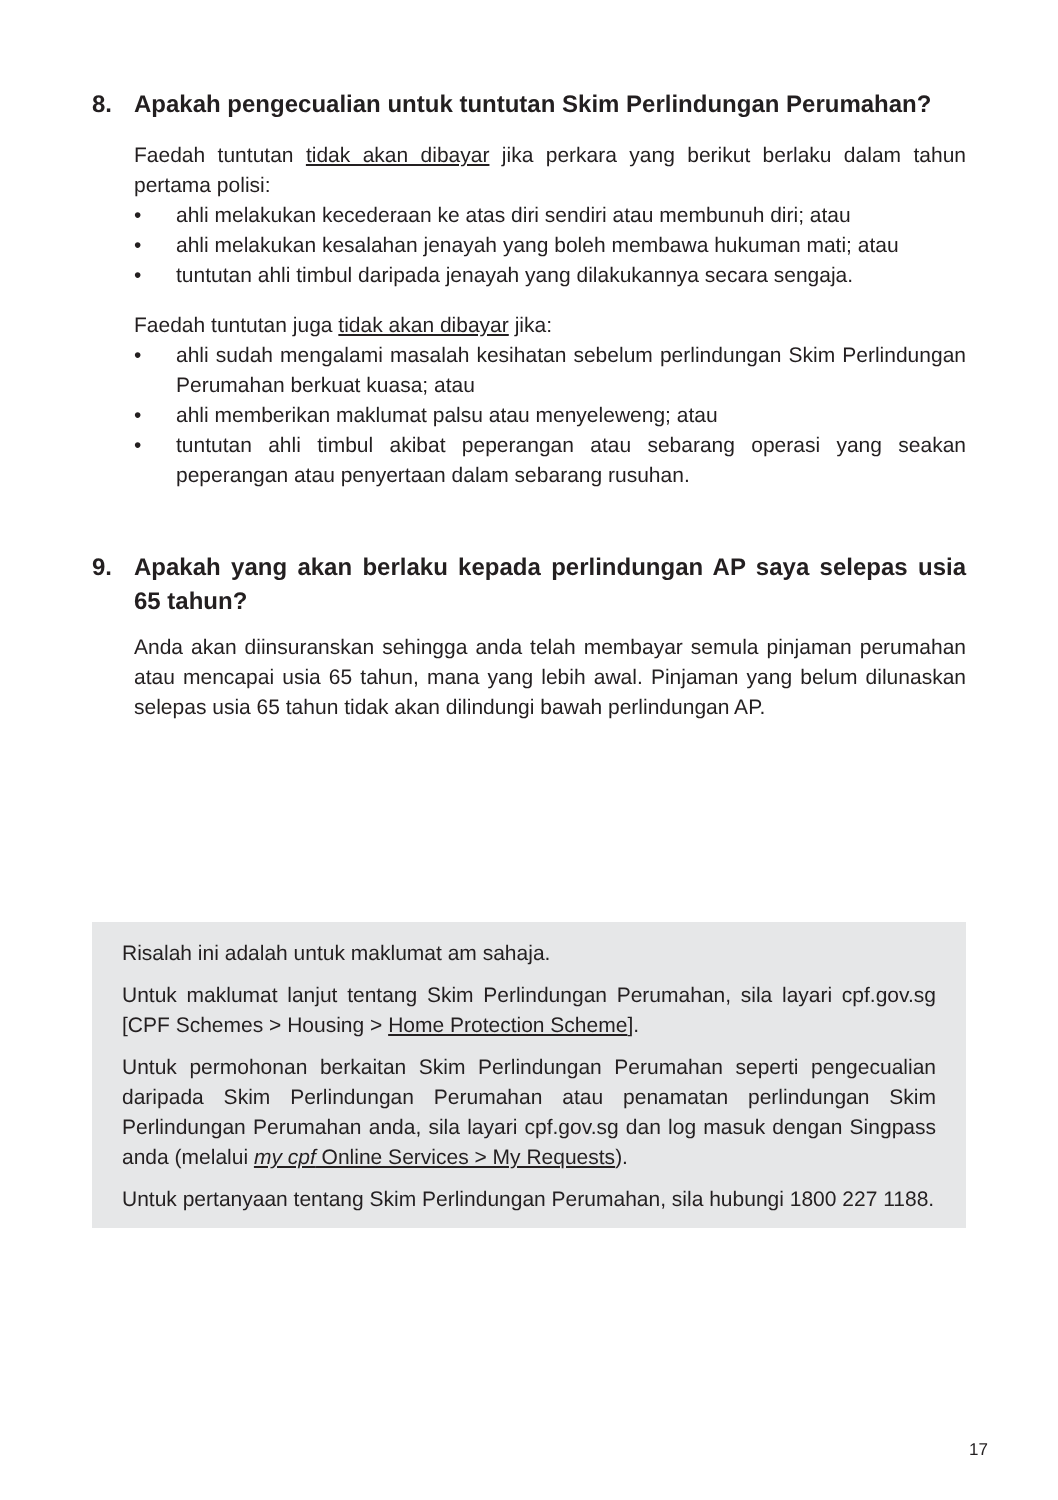8. Apakah pengecualian untuk tuntutan Skim Perlindungan Perumahan?
Faedah tuntutan tidak akan dibayar jika perkara yang berikut berlaku dalam tahun pertama polisi:
• ahli melakukan kecederaan ke atas diri sendiri atau membunuh diri; atau
• ahli melakukan kesalahan jenayah yang boleh membawa hukuman mati; atau
• tuntutan ahli timbul daripada jenayah yang dilakukannya secara sengaja.
Faedah tuntutan juga tidak akan dibayar jika:
• ahli sudah mengalami masalah kesihatan sebelum perlindungan Skim Perlindungan Perumahan berkuat kuasa; atau
• ahli memberikan maklumat palsu atau menyeleweng; atau
• tuntutan ahli timbul akibat peperangan atau sebarang operasi yang seakan peperangan atau penyertaan dalam sebarang rusuhan.
9. Apakah yang akan berlaku kepada perlindungan AP saya selepas usia 65 tahun?
Anda akan diinsuranskan sehingga anda telah membayar semula pinjaman perumahan atau mencapai usia 65 tahun, mana yang lebih awal. Pinjaman yang belum dilunaskan selepas usia 65 tahun tidak akan dilindungi bawah perlindungan AP.
Risalah ini adalah untuk maklumat am sahaja.
Untuk maklumat lanjut tentang Skim Perlindungan Perumahan, sila layari cpf.gov.sg [CPF Schemes > Housing > Home Protection Scheme].
Untuk permohonan berkaitan Skim Perlindungan Perumahan seperti pengecualian daripada Skim Perlindungan Perumahan atau penamatan perlindungan Skim Perlindungan Perumahan anda, sila layari cpf.gov.sg dan log masuk dengan Singpass anda (melalui my cpf Online Services > My Requests).
Untuk pertanyaan tentang Skim Perlindungan Perumahan, sila hubungi 1800 227 1188.
17